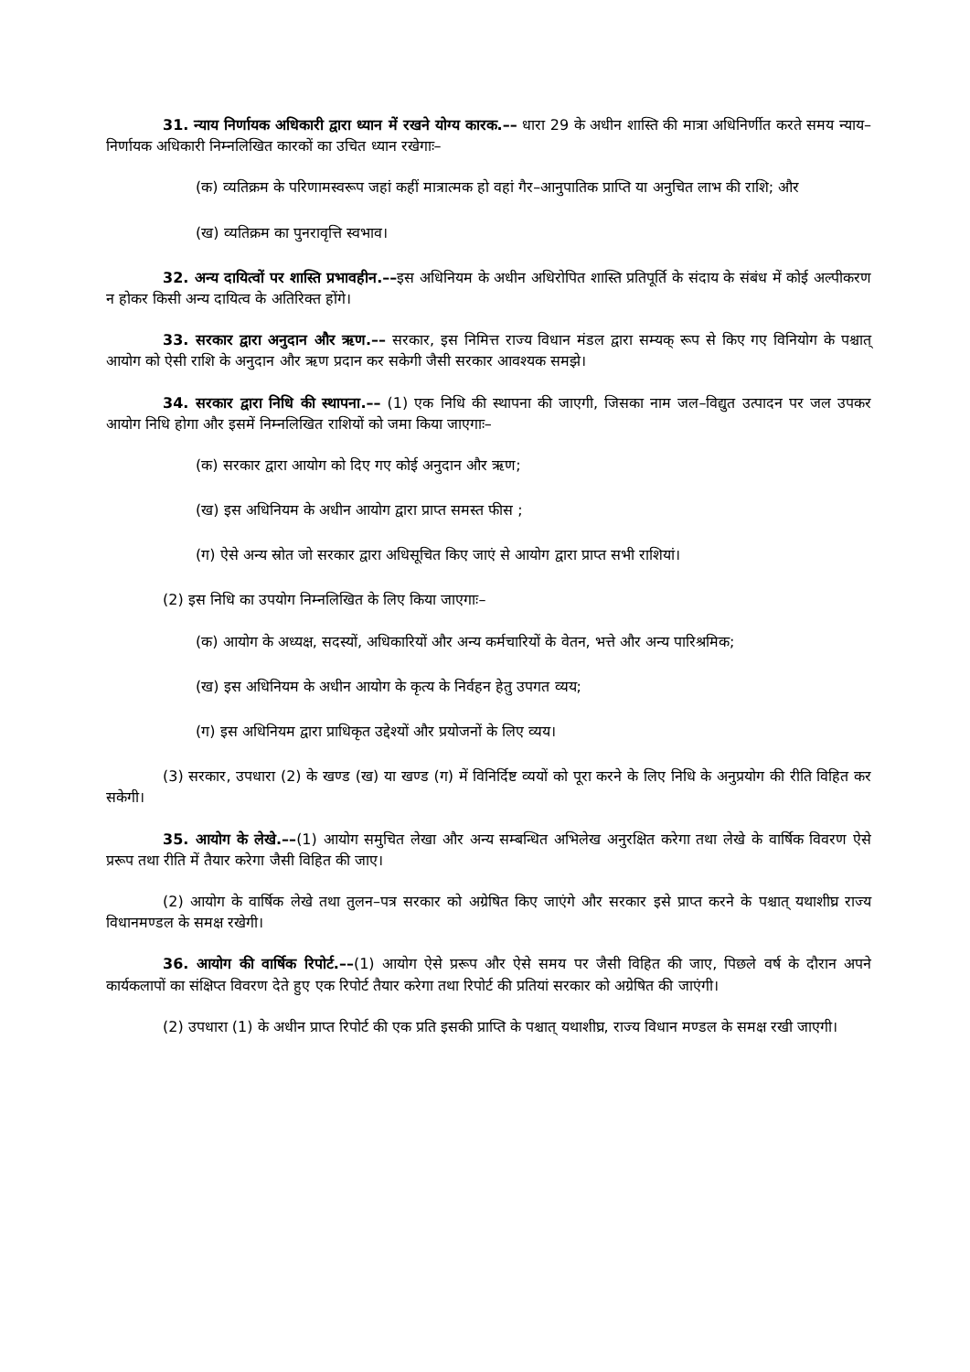31. न्याय निर्णायक अधिकारी द्वारा ध्यान में रखने योग्य कारक.–– धारा 29 के अधीन शास्ति की मात्रा अधिनिर्णीत करते समय न्याय–निर्णायक अधिकारी निम्नलिखित कारकों का उचित ध्यान रखेगाः–
(क) व्यतिक्रम के परिणामस्वरूप जहां कहीं मात्रात्मक हो वहां गैर–आनुपातिक प्राप्ति या अनुचित लाभ की राशि; और
(ख) व्यतिक्रम का पुनरावृत्ति स्वभाव।
32. अन्य दायित्वों पर शास्ति प्रभावहीन.––इस अधिनियम के अधीन अधिरोपित शास्ति प्रतिपूर्ति के संदाय के संबंध में कोई अल्पीकरण न होकर किसी अन्य दायित्व के अतिरिक्त होंगे।
33. सरकार द्वारा अनुदान और ऋण.–– सरकार, इस निमित्त राज्य विधान मंडल द्वारा सम्यक् रूप से किए गए विनियोग के पश्चात् आयोग को ऐसी राशि के अनुदान और ऋण प्रदान कर सकेगी जैसी सरकार आवश्यक समझे।
34. सरकार द्वारा निधि की स्थापना.–– (1) एक निधि की स्थापना की जाएगी, जिसका नाम जल–विद्युत उत्पादन पर जल उपकर आयोग निधि होगा और इसमें निम्नलिखित राशियों को जमा किया जाएगाः–
(क) सरकार द्वारा आयोग को दिए गए कोई अनुदान और ऋण;
(ख) इस अधिनियम के अधीन आयोग द्वारा प्राप्त समस्त फीस ;
(ग) ऐसे अन्य स्रोत जो सरकार द्वारा अधिसूचित किए जाएं से आयोग द्वारा प्राप्त सभी राशियां।
(2) इस निधि का उपयोग निम्नलिखित के लिए किया जाएगाः–
(क) आयोग के अध्यक्ष, सदस्यों, अधिकारियों और अन्य कर्मचारियों के वेतन, भत्ते और अन्य पारिश्रमिक;
(ख) इस अधिनियम के अधीन आयोग के कृत्य के निर्वहन हेतु उपगत व्यय;
(ग) इस अधिनियम द्वारा प्राधिकृत उद्देश्यों और प्रयोजनों के लिए व्यय।
(3) सरकार, उपधारा (2) के खण्ड (ख) या खण्ड (ग) में विनिर्दिष्ट व्ययों को पूरा करने के लिए निधि के अनुप्रयोग की रीति विहित कर सकेगी।
35. आयोग के लेखे.––(1) आयोग समुचित लेखा और अन्य सम्बन्धित अभिलेख अनुरक्षित करेगा तथा लेखे के वार्षिक विवरण ऐसे प्ररूप तथा रीति में तैयार करेगा जैसी विहित की जाए।
(2) आयोग के वार्षिक लेखे तथा तुलन–पत्र सरकार को अग्रेषित किए जाएंगे और सरकार इसे प्राप्त करने के पश्चात् यथाशीघ्र राज्य विधानमण्डल के समक्ष रखेगी।
36. आयोग की वार्षिक रिपोर्ट.––(1) आयोग ऐसे प्ररूप और ऐसे समय पर जैसी विहित की जाए, पिछले वर्ष के दौरान अपने कार्यकलापों का संक्षिप्त विवरण देते हुए एक रिपोर्ट तैयार करेगा तथा रिपोर्ट की प्रतियां सरकार को अग्रेषित की जाएंगी।
(2) उपधारा (1) के अधीन प्राप्त रिपोर्ट की एक प्रति इसकी प्राप्ति के पश्चात् यथाशीघ्र, राज्य विधान मण्डल के समक्ष रखी जाएगी।